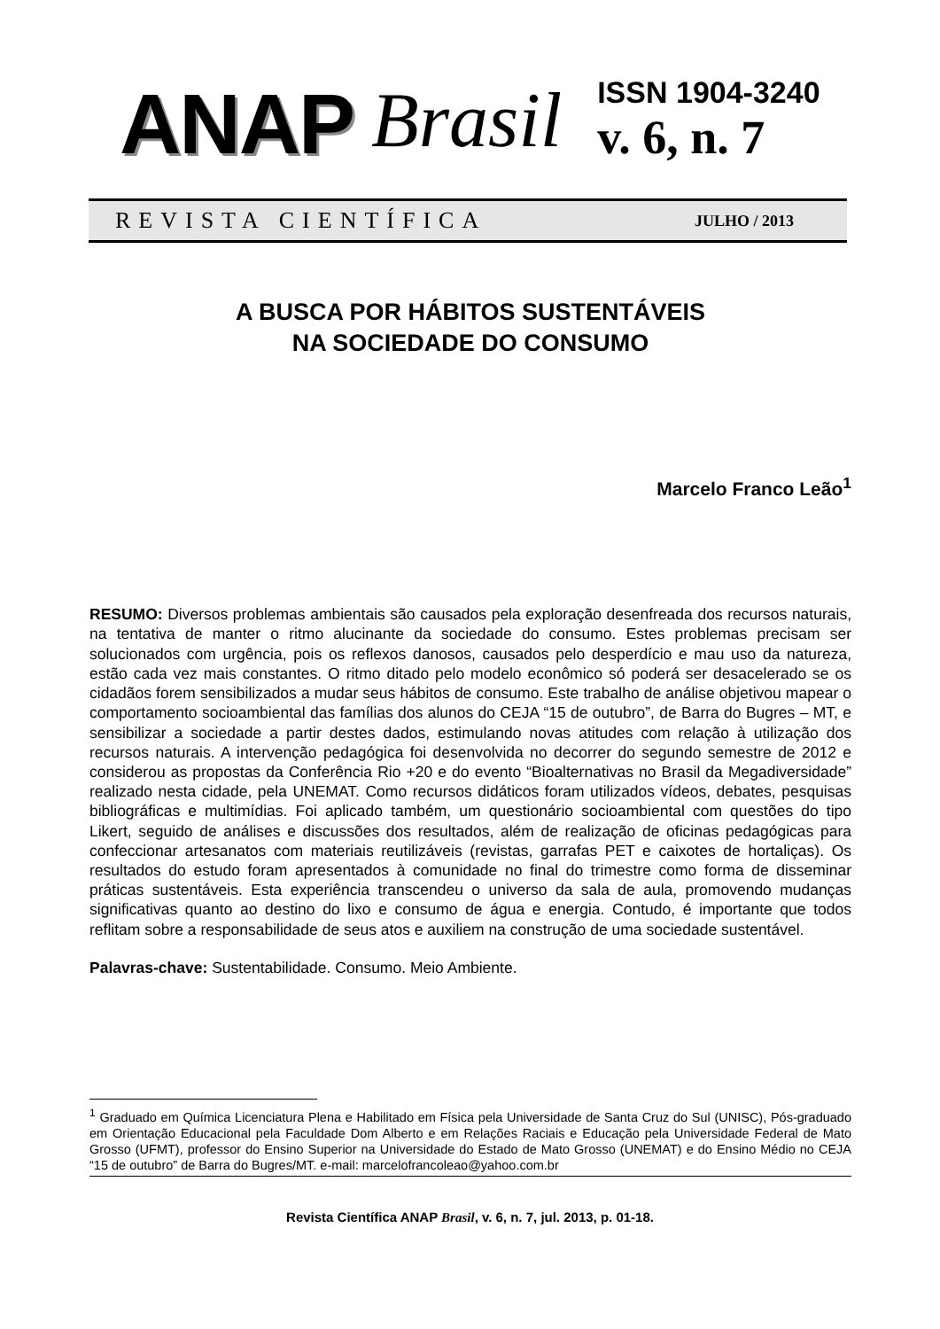ANAP Brasil
ISSN 1904-3240
v. 6, n. 7
REVISTA CIENTÍFICA JULHO / 2013
A BUSCA POR HÁBITOS SUSTENTÁVEIS
NA SOCIEDADE DO CONSUMO
Marcelo Franco Leão<sup>1</sup>
RESUMO: Diversos problemas ambientais são causados pela exploração desenfreada dos recursos naturais, na tentativa de manter o ritmo alucinante da sociedade do consumo. Estes problemas precisam ser solucionados com urgência, pois os reflexos danosos, causados pelo desperdício e mau uso da natureza, estão cada vez mais constantes. O ritmo ditado pelo modelo econômico só poderá ser desacelerado se os cidadãos forem sensibilizados a mudar seus hábitos de consumo. Este trabalho de análise objetivou mapear o comportamento socioambiental das famílias dos alunos do CEJA “15 de outubro”, de Barra do Bugres – MT, e sensibilizar a sociedade a partir destes dados, estimulando novas atitudes com relação à utilização dos recursos naturais. A intervenção pedagógica foi desenvolvida no decorrer do segundo semestre de 2012 e considerou as propostas da Conferência Rio +20 e do evento “Bioalternativas no Brasil da Megadiversidade” realizado nesta cidade, pela UNEMAT. Como recursos didáticos foram utilizados vídeos, debates, pesquisas bibliográficas e multimídias. Foi aplicado também, um questionário socioambiental com questões do tipo Likert, seguido de análises e discussões dos resultados, além de realização de oficinas pedagógicas para confeccionar artesanatos com materiais reutilizáveis (revistas, garrafas PET e caixotes de hortaliças). Os resultados do estudo foram apresentados à comunidade no final do trimestre como forma de disseminar práticas sustentáveis. Esta experiência transcendeu o universo da sala de aula, promovendo mudanças significativas quanto ao destino do lixo e consumo de água e energia. Contudo, é importante que todos reflitam sobre a responsabilidade de seus atos e auxiliem na construção de uma sociedade sustentável.
Palavras-chave: Sustentabilidade. Consumo. Meio Ambiente.
<sup>1</sup> Graduado em Química Licenciatura Plena e Habilitado em Física pela Universidade de Santa Cruz do Sul (UNISC), Pós-graduado em Orientação Educacional pela Faculdade Dom Alberto e em Relações Raciais e Educação pela Universidade Federal de Mato Grosso (UFMT), professor do Ensino Superior na Universidade do Estado de Mato Grosso (UNEMAT) e do Ensino Médio no CEJA “15 de outubro” de Barra do Bugres/MT. e-mail: marcelofrancoleao@yahoo.com.br
Revista Científica ANAP Brasil, v. 6, n. 7, jul. 2013, p. 01-18.